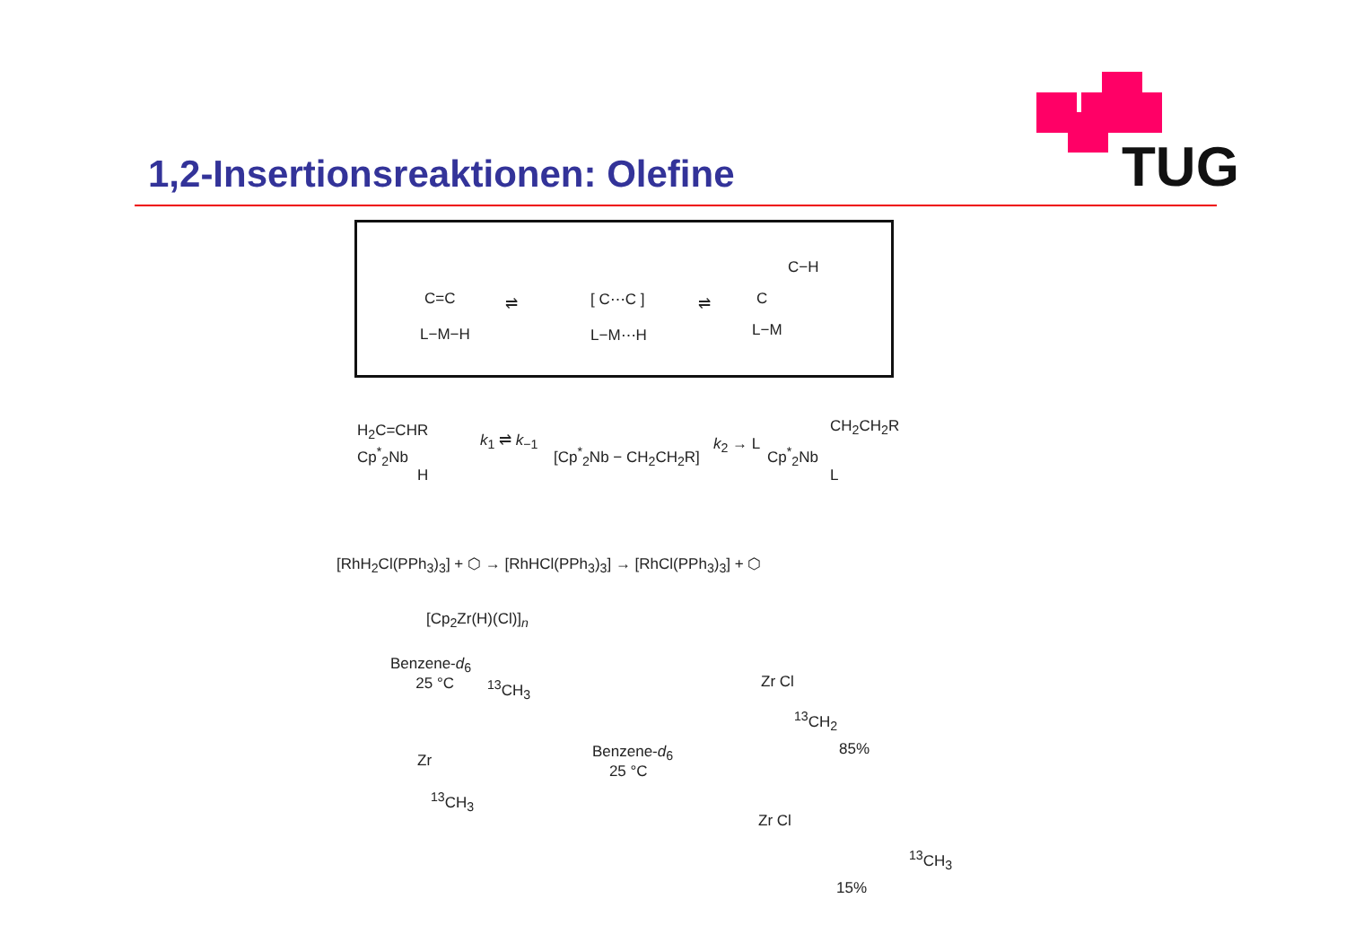1,2-Insertionsreaktionen: Olefine
TUG
C=C
L−M−H
⇌ [ C⋯C ]
L−M⋯H
⇌
C−H
C
L−M
H<sub>2</sub>C=CHR
Cp<sup>*</sup><sub>2</sub>Nb
H
k<sub>1</sub> ⇌ k<sub>−1</sub>
[Cp<sup>*</sup><sub>2</sub>Nb − CH<sub>2</sub>CH<sub>2</sub>R] k<sub>2</sub> → L Cp<sup>*</sup><sub>2</sub>Nb
CH<sub>2</sub>CH<sub>2</sub>R
L
[RhH<sub>2</sub>Cl(PPh<sub>3</sub>)<sub>3</sub>] + ⬡ → [RhHCl(PPh<sub>3</sub>)<sub>3</sub>] → [RhCl(PPh<sub>3</sub>)<sub>3</sub>] + ⬡
[Cp<sub>2</sub>Zr(H)(Cl)]<sub>n</sub>
Benzene-d<sub>6</sub>
25 °C
<sup>13</sup>CH<sub>3</sub>
Zr
<sup>13</sup>CH<sub>3</sub>
Benzene-d<sub>6</sub>
25 °C
Zr Cl
<sup>13</sup>CH<sub>2</sub>
85%
Zr Cl
<sup>13</sup>CH<sub>3</sub>
15%